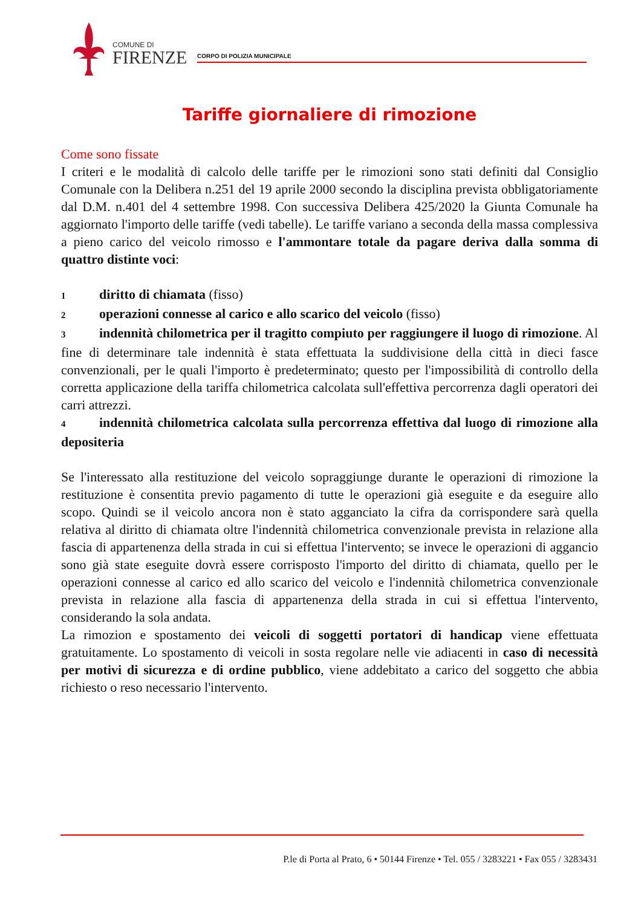COMUNE DI
FIRENZE
CORPO DI POLIZIA MUNICIPALE
Tariffe giornaliere di rimozione
Come sono fissate
I criteri e le modalità di calcolo delle tariffe per le rimozioni sono stati definiti dal Consiglio Comunale con la Delibera n.251 del 19 aprile 2000 secondo la disciplina prevista obbligatoriamente dal D.M. n.401 del 4 settembre 1998. Con successiva Delibera 425/2020 la Giunta Comunale ha aggiornato l'importo delle tariffe (vedi tabelle). Le tariffe variano a seconda della massa complessiva a pieno carico del veicolo rimosso e l'ammontare totale da pagare deriva dalla somma di quattro distinte voci:
1 diritto di chiamata (fisso)
2 operazioni connesse al carico e allo scarico del veicolo (fisso)
3 indennità chilometrica per il tragitto compiuto per raggiungere il luogo di rimozione. Al fine di determinare tale indennità è stata effettuata la suddivisione della città in dieci fasce convenzionali, per le quali l'importo è predeterminato; questo per l'impossibilità di controllo della corretta applicazione della tariffa chilometrica calcolata sull'effettiva percorrenza dagli operatori dei carri attrezzi.
4 indennità chilometrica calcolata sulla percorrenza effettiva dal luogo di rimozione alla depositeria
Se l'interessato alla restituzione del veicolo sopraggiunge durante le operazioni di rimozione la restituzione è consentita previo pagamento di tutte le operazioni già eseguite e da eseguire allo scopo. Quindi se il veicolo ancora non è stato agganciato la cifra da corrispondere sarà quella relativa al diritto di chiamata oltre l'indennità chilometrica convenzionale prevista in relazione alla fascia di appartenenza della strada in cui si effettua l'intervento; se invece le operazioni di aggancio sono già state eseguite dovrà essere corrisposto l'importo del diritto di chiamata, quello per le operazioni connesse al carico ed allo scarico del veicolo e l'indennità chilometrica convenzionale prevista in relazione alla fascia di appartenenza della strada in cui si effettua l'intervento, considerando la sola andata.
La rimozion e spostamento dei veicoli di soggetti portatori di handicap viene effettuata gratuitamente. Lo spostamento di veicoli in sosta regolare nelle vie adiacenti in caso di necessità per motivi di sicurezza e di ordine pubblico, viene addebitato a carico del soggetto che abbia richiesto o reso necessario l'intervento.
P.le di Porta al Prato, 6 • 50144 Firenze • Tel. 055 / 3283221 • Fax 055 / 3283431